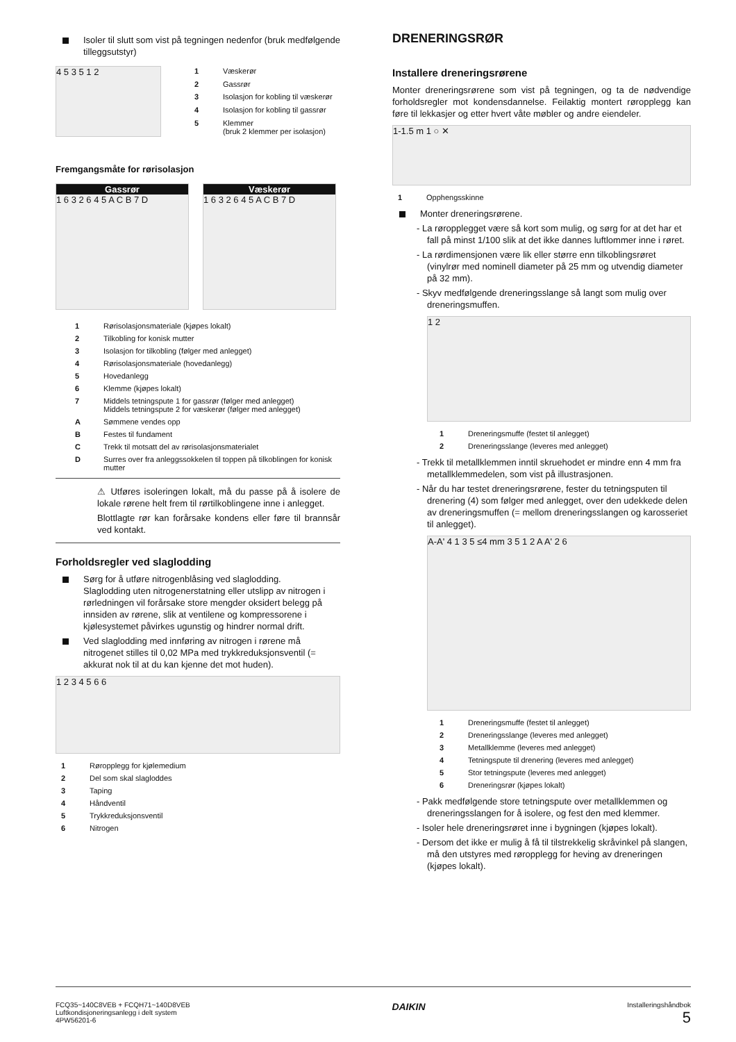Isoler til slutt som vist på tegningen nedenfor (bruk medfølgende tilleggsutstyr)
4 5 3 5 1 2
| 1 | Væskerør |
| 2 | Gassrør |
| 3 | Isolasjon for kobling til væskerør |
| 4 | Isolasjon for kobling til gassrør |
| 5 | Klemmer (bruk 2 klemmer per isolasjon) |
Fremgangsmåte for rørisolasjon
Gassrør
1 6 3 2 6 4 5 A C B 7 D
Væskerør
1 6 3 2 6 4 5 A C B 7 D
| 1 | Rørisolasjonsmateriale (kjøpes lokalt) |
| 2 | Tilkobling for konisk mutter |
| 3 | Isolasjon for tilkobling (følger med anlegget) |
| 4 | Rørisolasjonsmateriale (hovedanlegg) |
| 5 | Hovedanlegg |
| 6 | Klemme (kjøpes lokalt) |
| 7 | Middels tetningspute 1 for gassrør (følger med anlegget) Middels tetningspute 2 for væskerør (følger med anlegget) |
| A | Sømmene vendes opp |
| B | Festes til fundament |
| C | Trekk til motsatt del av rørisolasjonsmaterialet |
| D | Surres over fra anleggssokkelen til toppen på tilkoblingen for konisk mutter |
⚠ Utføres isoleringen lokalt, må du passe på å isolere de lokale rørene helt frem til rørtilkoblingene inne i anlegget.
Blottlagte rør kan forårsake kondens eller føre til brannsår ved kontakt.
Forholdsregler ved slaglodding
Sørg for å utføre nitrogenblåsing ved slaglodding.
Slaglodding uten nitrogenerstatning eller utslipp av nitrogen i rørledningen vil forårsake store mengder oksidert belegg på innsiden av rørene, slik at ventilene og kompressorene i kjølesystemet påvirkes ugunstig og hindrer normal drift.
Ved slaglodding med innføring av nitrogen i rørene må nitrogenet stilles til 0,02 MPa med trykkreduksjonsventil (= akkurat nok til at du kan kjenne det mot huden).
1 2 3 4 5 6 6
| 1 | Røropplegg for kjølemedium |
| 2 | Del som skal slagloddes |
| 3 | Taping |
| 4 | Håndventil |
| 5 | Trykkreduksjonsventil |
| 6 | Nitrogen |
DRENERINGSRØR
Installere dreneringsrørene
Monter dreneringsrørene som vist på tegningen, og ta de nødvendige forholdsregler mot kondensdannelse. Feilaktig montert røropplegg kan føre til lekkasjer og etter hvert våte møbler og andre eiendeler.
1-1.5 m 1 ○ ✕
| 1 | Opphengsskinne |
Monter dreneringsrørene.
- La røropplegget være så kort som mulig, og sørg for at det har et fall på minst 1/100 slik at det ikke dannes luftlommer inne i røret.
- La rørdimensjonen være lik eller større enn tilkoblingsrøret (vinylrør med nominell diameter på 25 mm og utvendig diameter på 32 mm).
- Skyv medfølgende dreneringsslange så langt som mulig over dreneringsmuffen.
1 2
| 1 | Dreneringsmuffe (festet til anlegget) |
| 2 | Dreneringsslange (leveres med anlegget) |
- Trekk til metallklemmen inntil skruehodet er mindre enn 4 mm fra metallklemmedelen, som vist på illustrasjonen.
- Når du har testet dreneringsrørene, fester du tetningsputen til drenering (4) som følger med anlegget, over den udekkede delen av dreneringsmuffen (= mellom dreneringsslangen og karosseriet til anlegget).
A-A' 4 1 3 5 ≤4 mm 3 5 1 2 A A' 2 6
| 1 | Dreneringsmuffe (festet til anlegget) |
| 2 | Dreneringsslange (leveres med anlegget) |
| 3 | Metallklemme (leveres med anlegget) |
| 4 | Tetningspute til drenering (leveres med anlegget) |
| 5 | Stor tetningspute (leveres med anlegget) |
| 6 | Dreneringsrør (kjøpes lokalt) |
- Pakk medfølgende store tetningspute over metallklemmen og dreneringsslangen for å isolere, og fest den med klemmer.
- Isoler hele dreneringsrøret inne i bygningen (kjøpes lokalt).
- Dersom det ikke er mulig å få til tilstrekkelig skråvinkel på slangen, må den utstyres med røropplegg for heving av dreneringen (kjøpes lokalt).
FCQ35~140C8VEB + FCQH71~140D8VEB
Luftkondisjoneringsanlegg i delt system
4PW56201-6
DAIKIN
Installeringshåndbok
5